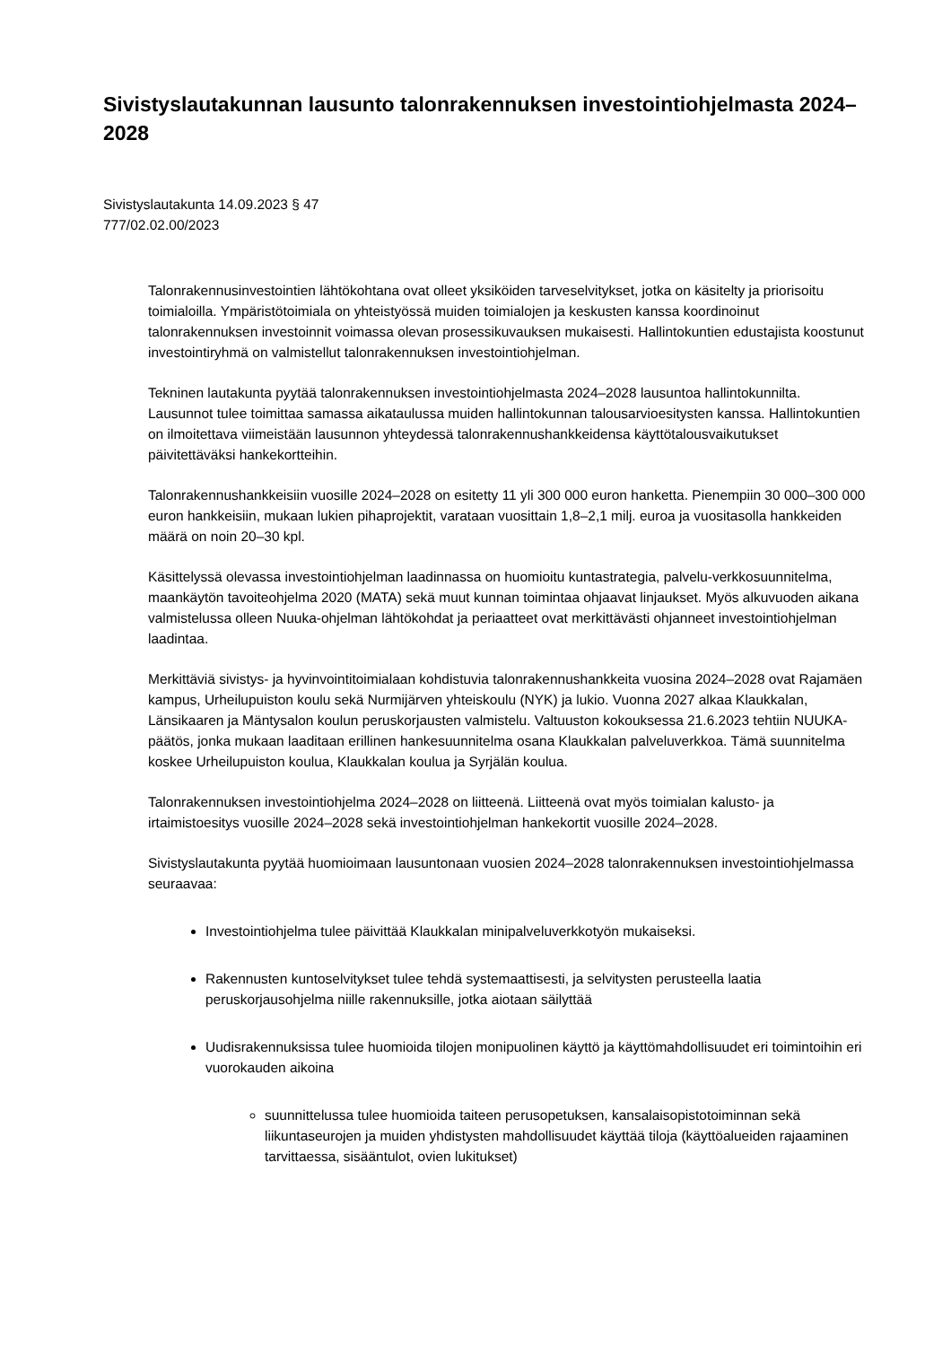Sivistyslautakunnan lausunto talonrakennuksen investointiohjelmasta 2024–2028
Sivistyslautakunta 14.09.2023 § 47
777/02.02.00/2023
Talonrakennusinvestointien lähtökohtana ovat olleet yksiköiden tarveselvitykset, jotka on käsitelty ja priorisoitu toimialoilla. Ympäristötoimiala on yhteistyössä muiden toimialojen ja keskusten kanssa koordinoinut talonrakennuksen investoinnit voimassa olevan prosessikuvauksen mukaisesti. Hallintokuntien edustajista koostunut investointiryhmä on valmistellut talonrakennuksen investointiohjelman.
Tekninen lautakunta pyytää talonrakennuksen investointiohjelmasta 2024–2028 lausuntoa hallintokunnilta. Lausunnot tulee toimittaa samassa aikataulussa muiden hallintokunnan talousarvioesitysten kanssa. Hallintokuntien on ilmoitettava viimeistään lausunnon yhteydessä talonrakennushankkeidensa käyttötalousvaikutukset päivitettäväksi hankekortteihin.
Talonrakennushankkeisiin vuosille 2024–2028 on esitetty 11 yli 300 000 euron hanketta. Pienempiin 30 000–300 000 euron hankkeisiin, mukaan lukien pihaprojektit, varataan vuosittain 1,8–2,1 milj. euroa ja vuositasolla hankkeiden määrä on noin 20–30 kpl.
Käsittelyssä olevassa investointiohjelman laadinnassa on huomioitu kuntastrategia, palvelu-verkkosuunnitelma, maankäytön tavoiteohjelma 2020 (MATA) sekä muut kunnan toimintaa ohjaavat linjaukset. Myös alkuvuoden aikana valmistelussa olleen Nuuka-ohjelman lähtökohdat ja periaatteet ovat merkittävästi ohjanneet investointiohjelman laadintaa.
Merkittäviä sivistys- ja hyvinvointitoimialaan kohdistuvia talonrakennushankkeita vuosina 2024–2028 ovat Rajamäen kampus, Urheilupuiston koulu sekä Nurmijärven yhteiskoulu (NYK) ja lukio. Vuonna 2027 alkaa Klaukkalan, Länsikaaren ja Mäntysalon koulun peruskorjausten valmistelu. Valtuuston kokouksessa 21.6.2023 tehtiin NUUKA-päätös, jonka mukaan laaditaan erillinen hankesuunnitelma osana Klaukkalan palveluverkkoa. Tämä suunnitelma koskee Urheilupuiston koulua, Klaukkalan koulua ja Syrjälän koulua.
Talonrakennuksen investointiohjelma 2024–2028 on liitteenä. Liitteenä ovat myös toimialan kalusto- ja irtaimistoesitys vuosille 2024–2028 sekä investointiohjelman hankekortit vuosille 2024–2028.
Sivistyslautakunta pyytää huomioimaan lausuntonaan vuosien 2024–2028 talonrakennuksen investointiohjelmassa seuraavaa:
Investointiohjelma tulee päivittää Klaukkalan minipalveluverkkotyön mukaiseksi.
Rakennusten kuntoselvitykset tulee tehdä systemaattisesti, ja selvitysten perusteella laatia peruskorjausohjelma niille rakennuksille, jotka aiotaan säilyttää
Uudisrakennuksissa tulee huomioida tilojen monipuolinen käyttö ja käyttömahdollisuudet eri toimintoihin eri vuorokauden aikoina
suunnittelussa tulee huomioida taiteen perusopetuksen, kansalaisopistotoiminnan sekä liikuntaseurojen ja muiden yhdistysten mahdollisuudet käyttää tiloja (käyttöalueiden rajaaminen tarvittaessa, sisääntulot, ovien lukitukset)